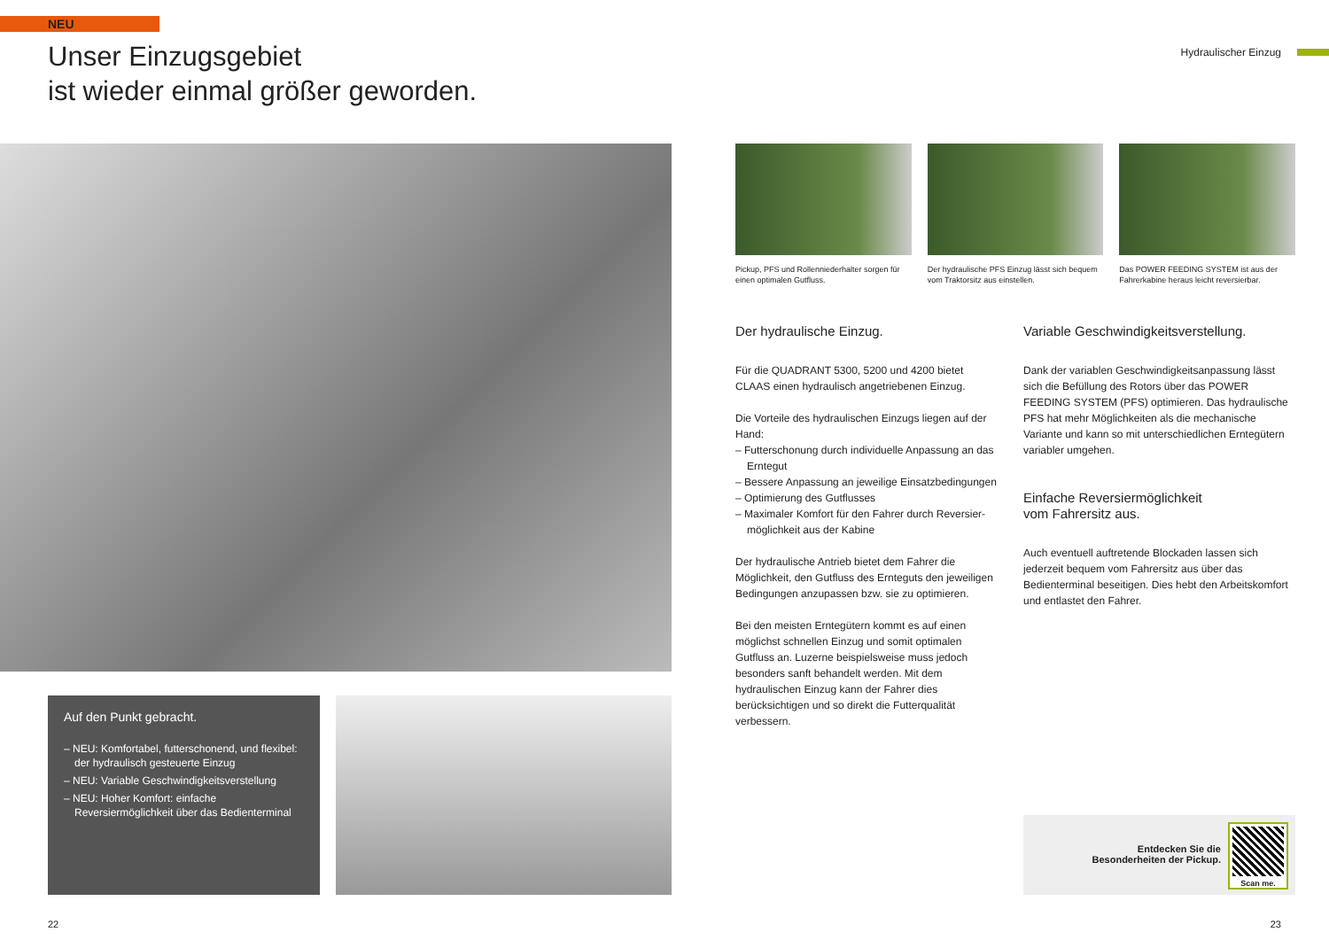NEU
Unser Einzugsgebiet
ist wieder einmal größer geworden.
Hydraulischer Einzug
Auf den Punkt gebracht.
– NEU: Komfortabel, futterschonend, und flexibel: der hydraulisch gesteuerte Einzug
– NEU: Variable Geschwindigkeitsverstellung
– NEU: Hoher Komfort: einfache Reversiermöglichkeit über das Bedienterminal
Pickup, PFS und Rollenniederhalter sorgen für einen optimalen Gutfluss.
Der hydraulische PFS Einzug lässt sich bequem vom Traktorsitz aus einstellen.
Das POWER FEEDING SYSTEM ist aus der Fahrerkabine heraus leicht reversierbar.
Der hydraulische Einzug.
Für die QUADRANT 5300, 5200 und 4200 bietet CLAAS einen hydraulisch angetriebenen Einzug.
Die Vorteile des hydraulischen Einzugs liegen auf der Hand:
– Futterschonung durch individuelle Anpassung an das Erntegut
– Bessere Anpassung an jeweilige Einsatzbedingungen
– Optimierung des Gutflusses
– Maximaler Komfort für den Fahrer durch Reversier­möglichkeit aus der Kabine
Der hydraulische Antrieb bietet dem Fahrer die Möglichkeit, den Gutfluss des Ernteguts den jeweiligen Bedingungen anzupassen bzw. sie zu optimieren.
Bei den meisten Erntegütern kommt es auf einen möglichst schnellen Einzug und somit optimalen Gutfluss an. Luzerne beispielsweise muss jedoch besonders sanft behandelt werden. Mit dem hydraulischen Einzug kann der Fahrer dies berücksichtigen und so direkt die Futterqualität verbessern.
Variable Geschwindigkeitsverstellung.
Dank der variablen Geschwindigkeitsanpassung lässt sich die Befüllung des Rotors über das POWER FEEDING SYSTEM (PFS) optimieren. Das hydraulische PFS hat mehr Möglichkeiten als die mechanische Variante und kann so mit unterschied­lichen Erntegütern variabler umgehen.
Einfache Reversiermöglichkeit
vom Fahrersitz aus.
Auch eventuell auftretende Blockaden lassen sich jederzeit bequem vom Fahrersitz aus über das Bedienterminal beseitigen. Dies hebt den Arbeitskomfort und entlastet den Fahrer.
Entdecken Sie die
Besonderheiten der Pickup.
Scan me.
22 23